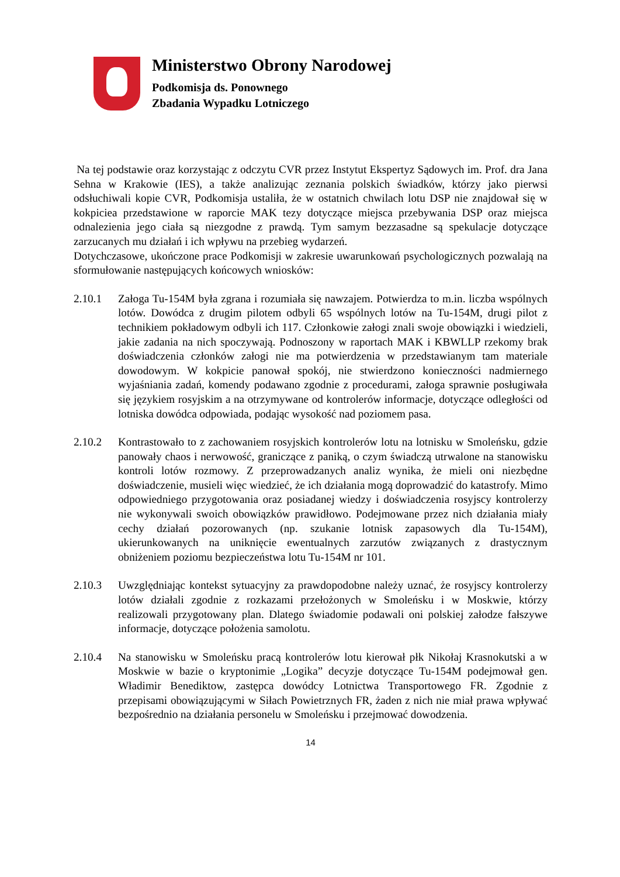Ministerstwo Obrony Narodowej
Podkomisja ds. Ponownego
Zbadania Wypadku Lotniczego
Na tej podstawie oraz korzystając z odczytu CVR przez Instytut Ekspertyz Sądowych im. Prof. dra Jana Sehna w Krakowie (IES), a także analizując zeznania polskich świadków, którzy jako pierwsi odsłuchiwali kopie CVR, Podkomisja ustaliła, że w ostatnich chwilach lotu DSP nie znajdował się w kokpiciea przedstawione w raporcie MAK tezy dotyczące miejsca przebywania DSP oraz miejsca odnalezienia jego ciała są niezgodne z prawdą. Tym samym bezzasadne są spekulacje dotyczące zarzucanych mu działań i ich wpływu na przebieg wydarzeń.
Dotychczasowe, ukończone prace Podkomisji w zakresie uwarunkowań psychologicznych pozwalają na sformułowanie następujących końcowych wniosków:
2.10.1 Załoga Tu-154M była zgrana i rozumiała się nawzajem. Potwierdza to m.in. liczba wspólnych lotów. Dowódca z drugim pilotem odbyli 65 wspólnych lotów na Tu-154M, drugi pilot z technikiem pokładowym odbyli ich 117. Członkowie załogi znali swoje obowiązki i wiedzieli, jakie zadania na nich spoczywają. Podnoszony w raportach MAK i KBWLLP rzekomy brak doświadczenia członków załogi nie ma potwierdzenia w przedstawianym tam materiale dowodowym. W kokpicie panował spokój, nie stwierdzono konieczności nadmiernego wyjaśniania zadań, komendy podawano zgodnie z procedurami, załoga sprawnie posługiwała się językiem rosyjskim a na otrzymywane od kontrolerów informacje, dotyczące odległości od lotniska dowódca odpowiada, podając wysokość nad poziomem pasa.
2.10.2 Kontrastowało to z zachowaniem rosyjskich kontrolerów lotu na lotnisku w Smoleńsku, gdzie panowały chaos i nerwowość, graniczące z paniką, o czym świadczą utrwalone na stanowisku kontroli lotów rozmowy. Z przeprowadzanych analiz wynika, że mieli oni niezbędne doświadczenie, musieli więc wiedzieć, że ich działania mogą doprowadzić do katastrofy. Mimo odpowiedniego przygotowania oraz posiadanej wiedzy i doświadczenia rosyjscy kontrolerzy nie wykonywali swoich obowiązków prawidłowo. Podejmowane przez nich działania miały cechy działań pozorowanych (np. szukanie lotnisk zapasowych dla Tu-154M), ukierunkowanych na uniknięcie ewentualnych zarzutów związanych z drastycznym obniżeniem poziomu bezpieczeństwa lotu Tu-154M nr 101.
2.10.3 Uwzględniając kontekst sytuacyjny za prawdopodobne należy uznać, że rosyjscy kontrolerzy lotów działali zgodnie z rozkazami przełożonych w Smoleńsku i w Moskwie, którzy realizowali przygotowany plan. Dlatego świadomie podawali oni polskiej załodze fałszywe informacje, dotyczące położenia samolotu.
2.10.4 Na stanowisku w Smoleńsku pracą kontrolerów lotu kierował płk Nikołaj Krasnokutski a w Moskwie w bazie o kryptonimie „Logika” decyzje dotyczące Tu-154M podejmował gen. Władimir Benediktow, zastępca dowódcy Lotnictwa Transportowego FR. Zgodnie z przepisami obowiązującymi w Siłach Powietrznych FR, żaden z nich nie miał prawa wpływać bezpośrednio na działania personelu w Smoleńsku i przejmować dowodzenia.
14